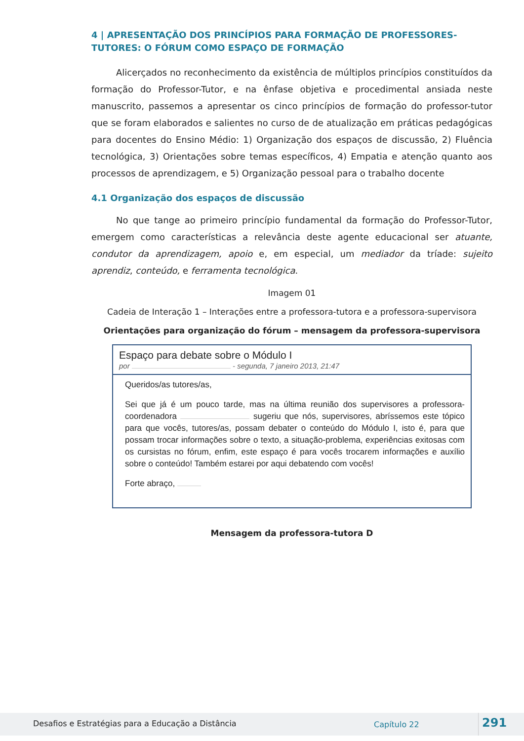4 | APRESENTAÇÃO DOS PRINCÍPIOS PARA FORMAÇÃO DE PROFESSORES-TUTORES: O FÓRUM COMO ESPAÇO DE FORMAÇÃO
Alicerçados no reconhecimento da existência de múltiplos princípios constituídos da formação do Professor-Tutor, e na ênfase objetiva e procedimental ansiada neste manuscrito, passemos a apresentar os cinco princípios de formação do professor-tutor que se foram elaborados e salientes no curso de de atualização em práticas pedagógicas para docentes do Ensino Médio: 1) Organização dos espaços de discussão, 2) Fluência tecnológica, 3) Orientações sobre temas específicos, 4) Empatia e atenção quanto aos processos de aprendizagem, e 5) Organização pessoal para o trabalho docente
4.1 Organização dos espaços de discussão
No que tange ao primeiro princípio fundamental da formação do Professor-Tutor, emergem como características a relevância deste agente educacional ser atuante, condutor da aprendizagem, apoio e, em especial, um mediador da tríade: sujeito aprendiz, conteúdo, e ferramenta tecnológica.
Imagem 01
Cadeia de Interação 1 – Interações entre a professora-tutora e a professora-supervisora
Orientações para organização do fórum – mensagem da professora-supervisora
Espaço para debate sobre o Módulo I
por - segunda, 7 janeiro 2013, 21:47
Queridos/as tutores/as,
Sei que já é um pouco tarde, mas na última reunião dos supervisores a professora-coordenadora sugeriu que nós, supervisores, abríssemos este tópico para que vocês, tutores/as, possam debater o conteúdo do Módulo I, isto é, para que possam trocar informações sobre o texto, a situação-problema, experiências exitosas com os cursistas no fórum, enfim, este espaço é para vocês trocarem informações e auxílio sobre o conteúdo! Também estarei por aqui debatendo com vocês!
Forte abraço,
Mensagem da professora-tutora D
Desafios e Estratégias para a Educação a Distância Capítulo 22 291